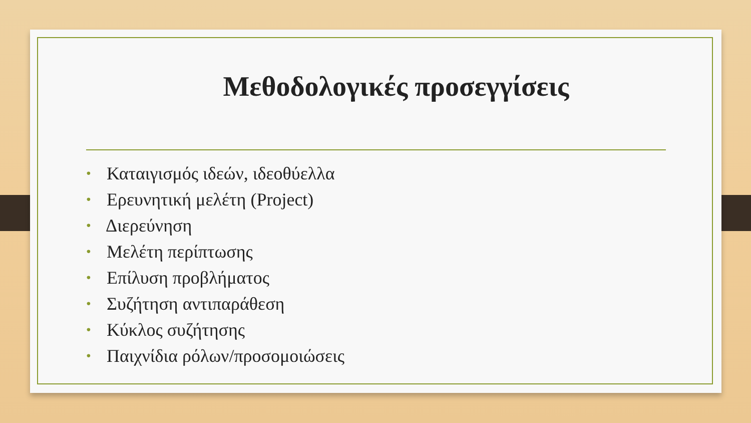Μεθοδολογικές προσεγγίσεις
• Καταιγισμός ιδεών, ιδεοθύελλα
• Ερευνητική μελέτη (Project)
• Διερεύνηση
• Μελέτη περίπτωσης
• Επίλυση προβλήματος
• Συζήτηση αντιπαράθεση
• Κύκλος συζήτησης
• Παιχνίδια ρόλων/προσομοιώσεις